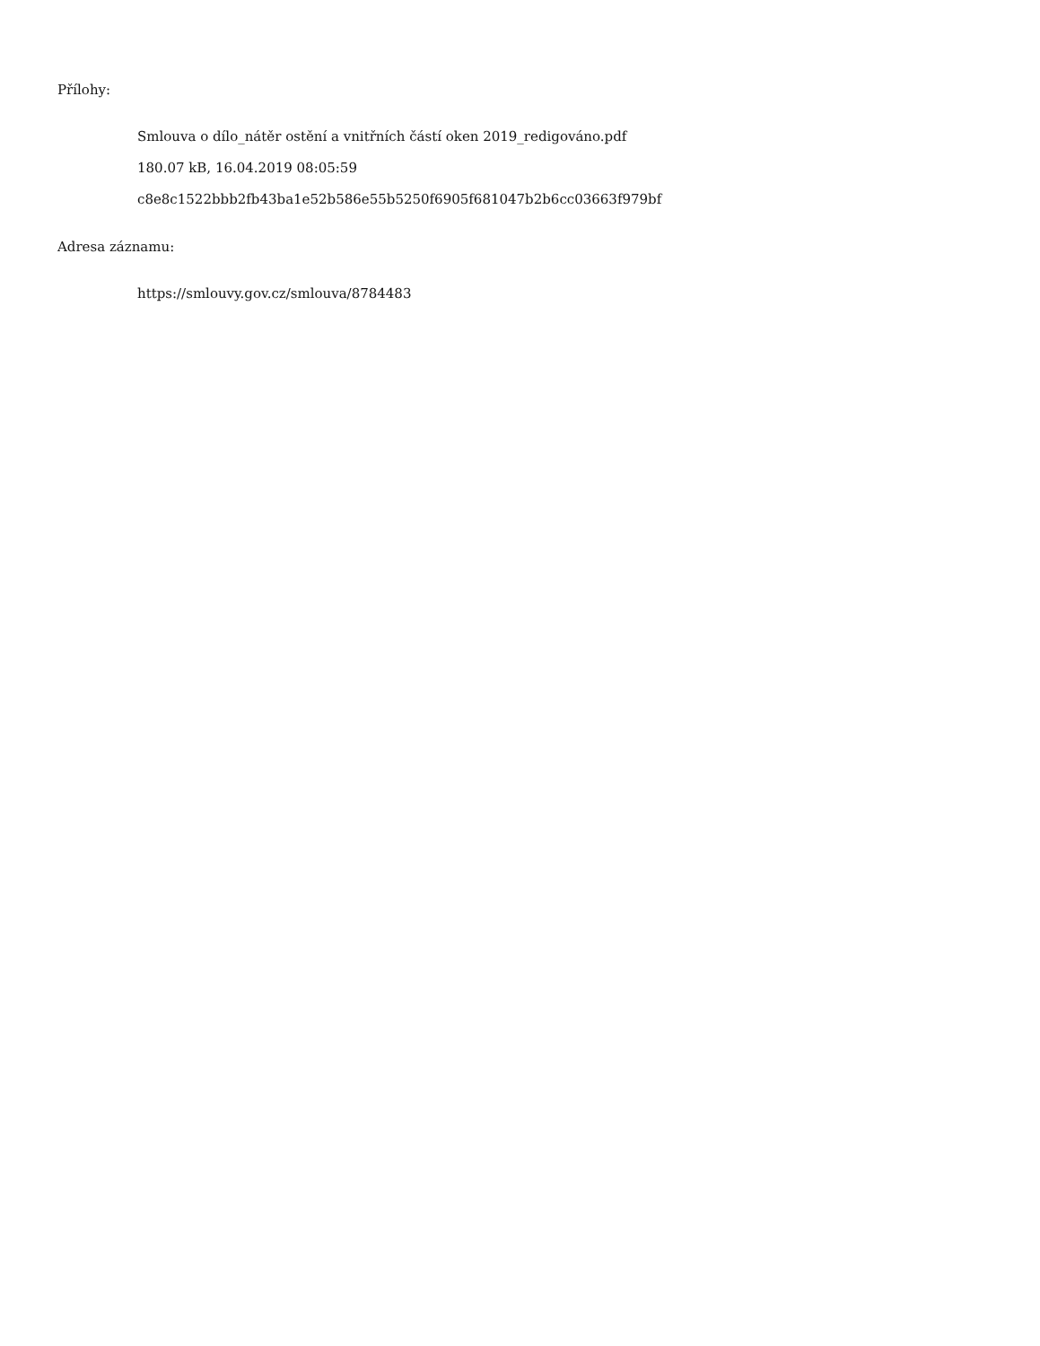Přílohy:
Smlouva o dílo_nátěr ostění a vnitřních částí oken 2019_redigováno.pdf
180.07 kB, 16.04.2019 08:05:59
c8e8c1522bbb2fb43ba1e52b586e55b5250f6905f681047b2b6cc03663f979bf
Adresa záznamu:
https://smlouvy.gov.cz/smlouva/8784483